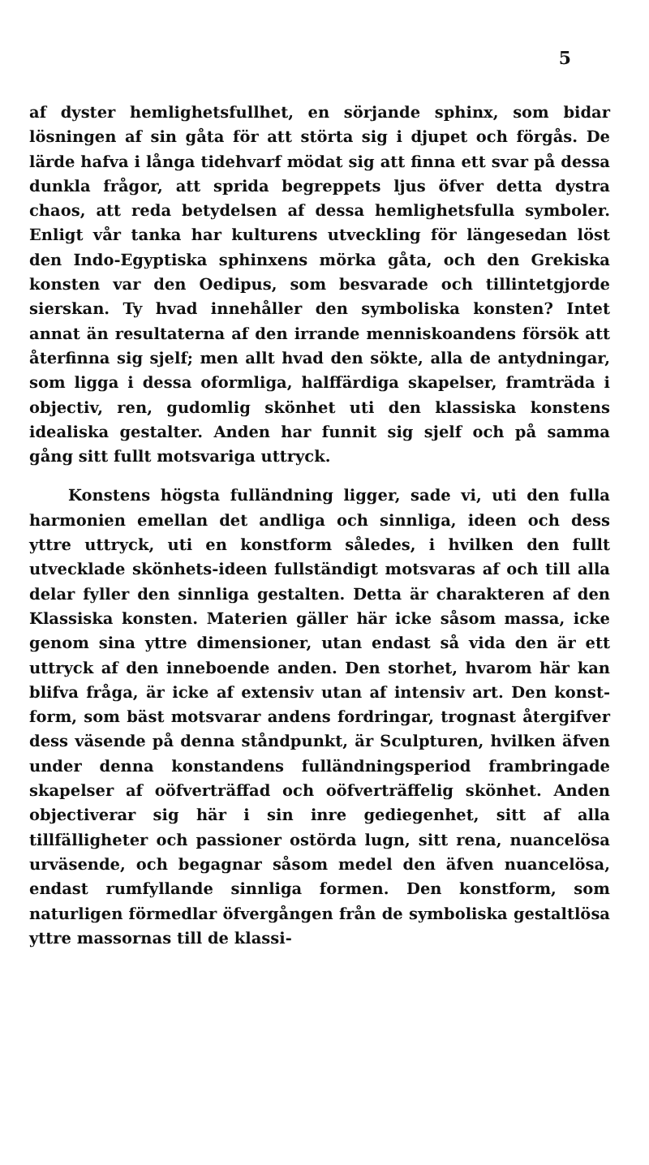5
af dyster hemlighetsfullhet, en sörjande sphinx, som bidar lösningen af sin gåta för att störta sig i djupet och förgås. De lärde hafva i långa tidehvarf mödat sig att finna ett svar på dessa dunkla frågor, att sprida begreppets ljus öfver detta dystra chaos, att reda betydelsen af dessa hemlighetsfulla symboler. Enligt vår tanka har kulturens utveckling för längesedan löst den Indo-Egyptiska sphinxens mörka gåta, och den Grekiska konsten var den Oedipus, som besvarade och tillintetgjorde sierskan. Ty hvad innehåller den symboliska konsten? Intet annat än resultaterna af den irrande menniskoandens försök att återfinna sig sjelf; men allt hvad den sökte, alla de antydningar, som ligga i dessa oformliga, halffärdiga skapelser, framträda i objectiv, ren, gudomlig skönhet uti den klassiska konstens idealiska gestalter. Anden har funnit sig sjelf och på samma gång sitt fullt motsvariga uttryck.
Konstens högsta fulländning ligger, sade vi, uti den fulla harmonien emellan det andliga och sinnliga, ideen och dess yttre uttryck, uti en konstform således, i hvilken den fullt utvecklade skönhets-ideen fullständigt motsvaras af och till alla delar fyller den sinnliga gestalten. Detta är charakteren af den Klassiska konsten. Materien gäller här icke såsom massa, icke genom sina yttre dimensioner, utan endast så vida den är ett uttryck af den inneboende anden. Den storhet, hvarom här kan blifva fråga, är icke af extensiv utan af intensiv art. Den konst-form, som bäst motsvarar andens fordringar, trognast återgifver dess väsende på denna ståndpunkt, är Sculpturen, hvilken äfven under denna konstandens fulländningsperiod frambringade skapelser af oöfverträffad och oöfverträffelig skönhet. Anden objectiverar sig här i sin inre gediegenhet, sitt af alla tillfälligheter och passioner ostörda lugn, sitt rena, nuancelösa urväsende, och begagnar såsom medel den äfven nuancelösa, endast rumfyllande sinnliga formen. Den konstform, som naturligen förmedlar öfvergången från de symboliska gestaltlösa yttre massornas till de klassi-